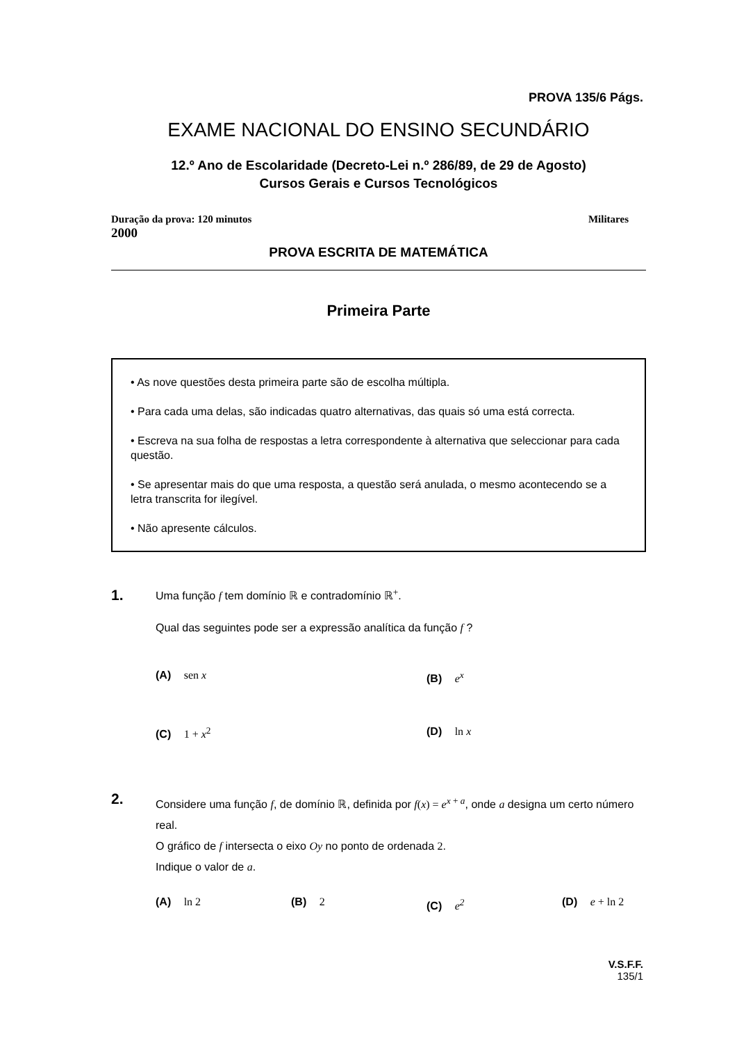PROVA 135/6 Págs.
EXAME NACIONAL DO ENSINO SECUNDÁRIO
12.º Ano de Escolaridade (Decreto-Lei n.º 286/89, de 29 de Agosto)
Cursos Gerais e Cursos Tecnológicos
Duração da prova: 120 minutos Militares
2000
PROVA ESCRITA DE MATEMÁTICA
Primeira Parte
• As nove questões desta primeira parte são de escolha múltipla.
• Para cada uma delas, são indicadas quatro alternativas, das quais só uma está correcta.
• Escreva na sua folha de respostas a letra correspondente à alternativa que seleccionar para cada questão.
• Se apresentar mais do que uma resposta, a questão será anulada, o mesmo acontecendo se a letra transcrita for ilegível.
• Não apresente cálculos.
1.
Uma função f tem domínio ℝ e contradomínio ℝ<sup>+</sup>.
Qual das seguintes pode ser a expressão analítica da função f ?
(A) sen x (B) e<sup>x</sup>
(C) 1 + x<sup>2</sup> (D) ln x
2.
Considere uma função f, de domínio ℝ, definida por f(x) = e<sup>x + a</sup>, onde a designa um certo número real.
O gráfico de f intersecta o eixo Oy no ponto de ordenada 2.
Indique o valor de a.
(A) ln 2 (B) 2 (C) e<sup>2</sup> (D) e + ln 2
V.S.F.F.
135/1